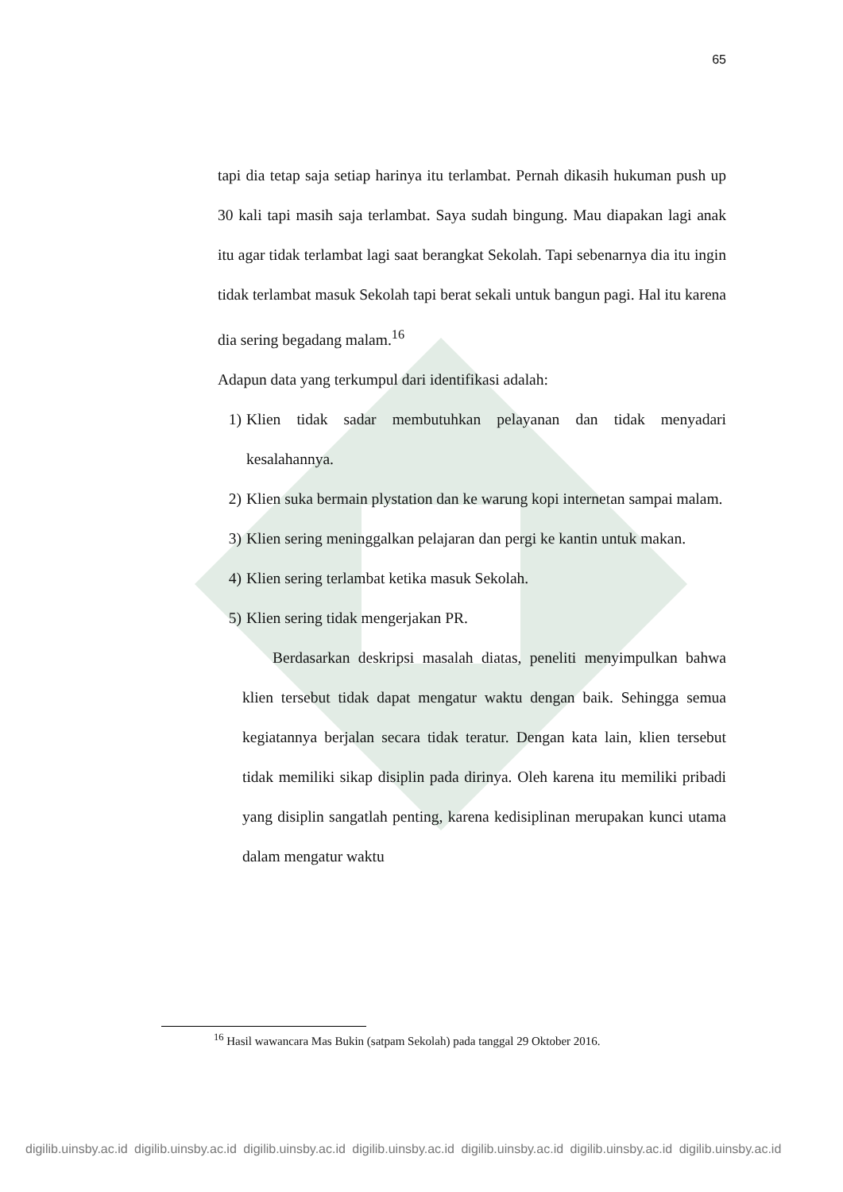65
tapi dia tetap saja setiap harinya itu terlambat. Pernah dikasih hukuman push up 30 kali tapi masih saja terlambat. Saya sudah bingung. Mau diapakan lagi anak itu agar tidak terlambat lagi saat berangkat Sekolah. Tapi sebenarnya dia itu ingin tidak terlambat masuk Sekolah tapi berat sekali untuk bangun pagi. Hal itu karena dia sering begadang malam.<sup>16</sup>
Adapun data yang terkumpul dari identifikasi adalah:
1) Klien tidak sadar membutuhkan pelayanan dan tidak menyadari kesalahannya.
2) Klien suka bermain plystation dan ke warung kopi internetan sampai malam.
3) Klien sering meninggalkan pelajaran dan pergi ke kantin untuk makan.
4) Klien sering terlambat ketika masuk Sekolah.
5) Klien sering tidak mengerjakan PR.
Berdasarkan deskripsi masalah diatas, peneliti menyimpulkan bahwa klien tersebut tidak dapat mengatur waktu dengan baik. Sehingga semua kegiatannya berjalan secara tidak teratur. Dengan kata lain, klien tersebut tidak memiliki sikap disiplin pada dirinya. Oleh karena itu memiliki pribadi yang disiplin sangatlah penting, karena kedisiplinan merupakan kunci utama dalam mengatur waktu
<sup>16</sup> Hasil wawancara Mas Bukin (satpam Sekolah) pada tanggal 29 Oktober 2016.
digilib.uinsby.ac.id digilib.uinsby.ac.id digilib.uinsby.ac.id digilib.uinsby.ac.id digilib.uinsby.ac.id digilib.uinsby.ac.id digilib.uinsby.ac.id